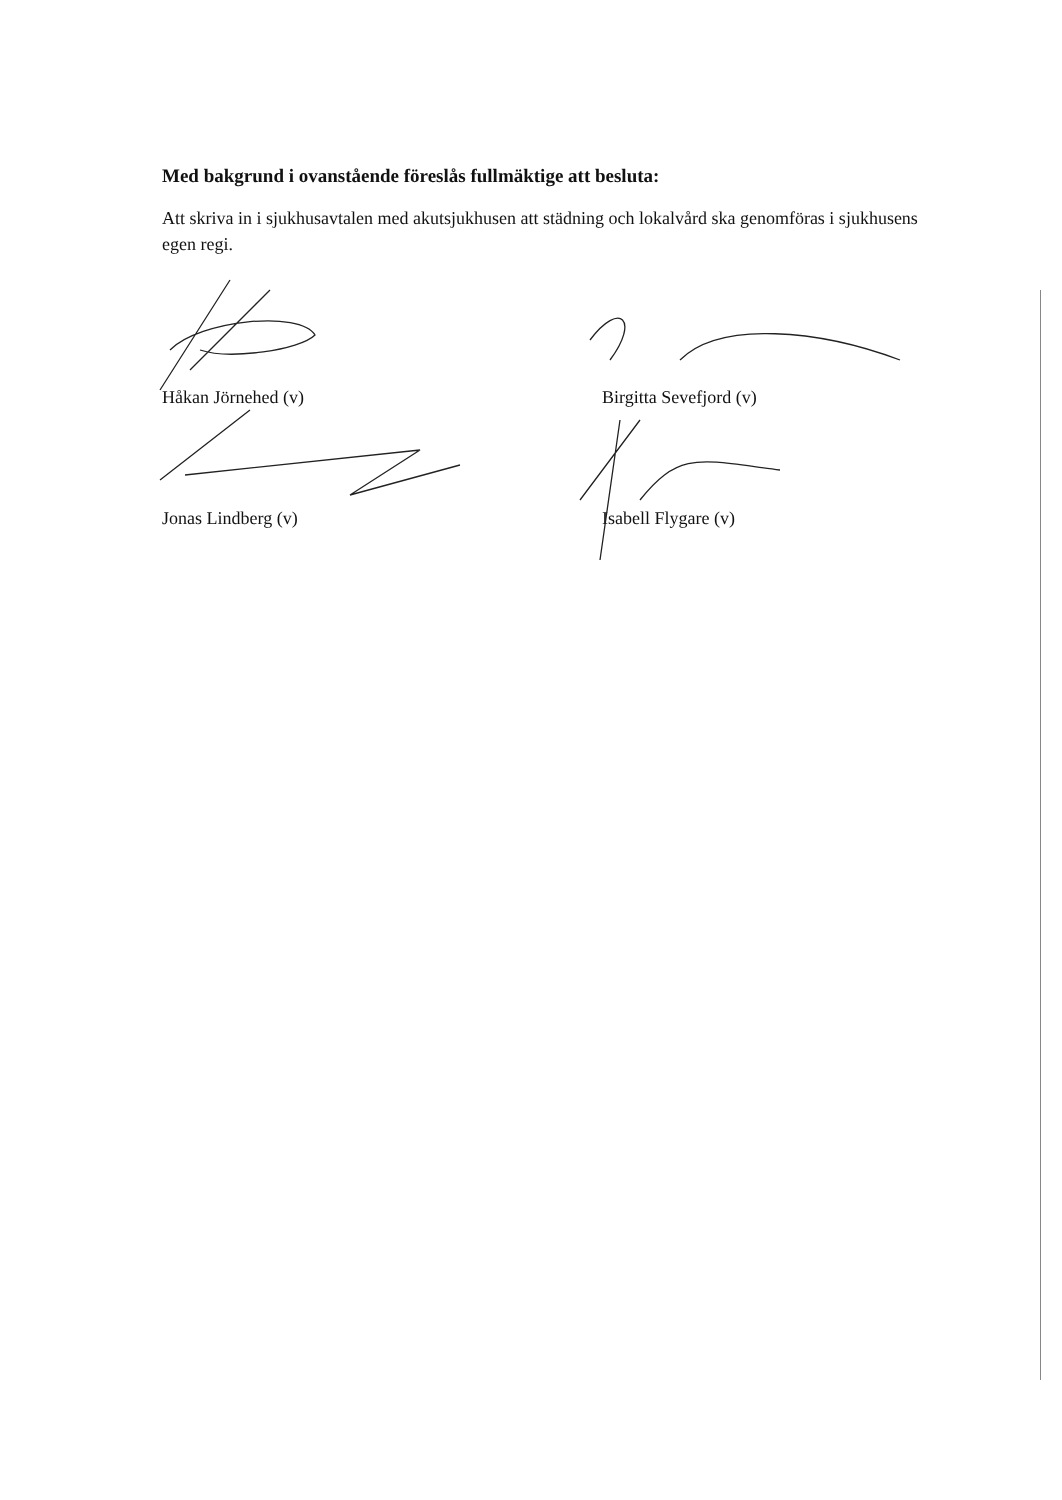Med bakgrund i ovanstående föreslås fullmäktige att besluta:
Att skriva in i sjukhusavtalen med akutsjukhusen att städning och lokalvård ska genomföras i sjukhusens egen regi.
Håkan Jörnehed (v)
Birgitta Sevefjord (v)
Jonas Lindberg (v)
Isabell Flygare (v)